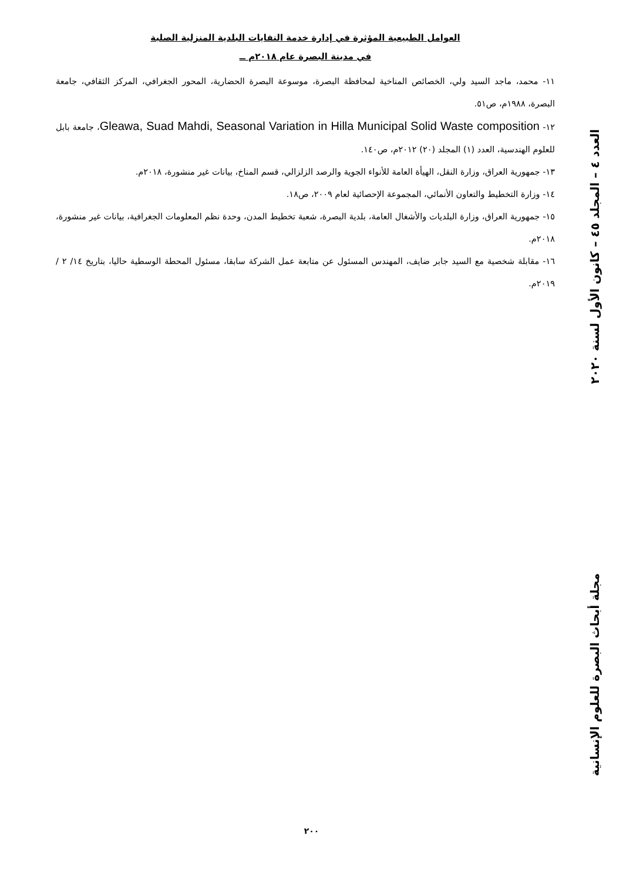العوامل الطبيعية المؤثرة في إدارة خدمة النفايات البلدية المنزلية الصلبة
في مدينة البصرة عام ٢٠١٨م ــ
١١- محمد، ماجد السيد ولي، الخصائص المناخية لمحافظة البصرة، موسوعة البصرة الحضارية، المحور الجغرافي، المركز الثقافي، جامعة البصرة، ١٩٨٨م، ص٥١.
١٢- Gleawa, Suad Mahdi, Seasonal Variation in Hilla Municipal Solid Waste composition، جامعة بابل للعلوم الهندسية، العدد (١) المجلد (٢٠) ٢٠١٢م، ص١٤٠.
١٣- جمهورية العراق، وزارة النقل، الهيأة العامة للأنواء الجوية والرصد الزلزالي، قسم المناخ، بيانات غير منشورة، ٢٠١٨م.
١٤- وزارة التخطيط والتعاون الأنمائي، المجموعة الإحصائية لعام ٢٠٠٩، ص١٨.
١٥- جمهورية العراق، وزارة البلديات والأشغال العامة، بلدية البصرة، شعبة تخطيط المدن، وحدة نظم المعلومات الجغرافية، بيانات غير منشورة، ٢٠١٨م.
١٦- مقابلة شخصية مع السيد جابر ضايف، المهندس المسئول عن متابعة عمل الشركة سابقا، مسئول المحطة الوسطية حاليا، بتاريخ ١٤/ ٢ / ٢٠١٩م.
العدد ٤ – المجلد ٤٥ – كانون الأول لسنة ٢٠٢٠ مجلة أبحاث البصرة للعلوم الإنسانية
٢٠٠